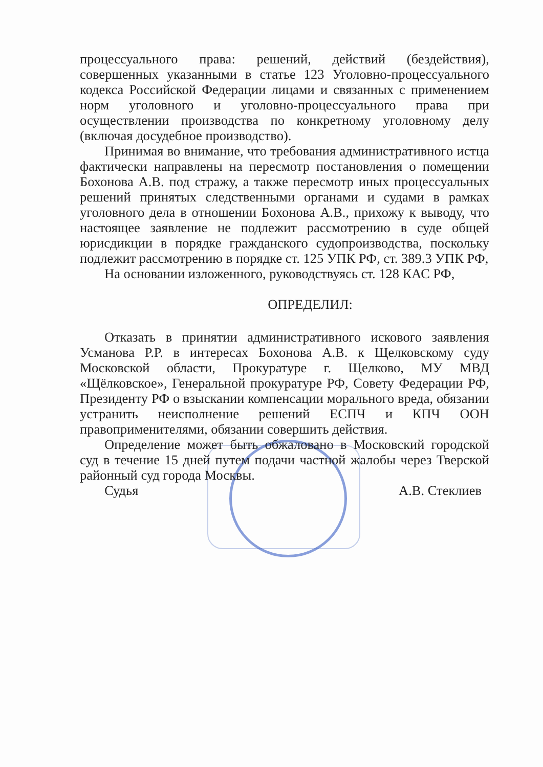процессуального права: решений, действий (бездействия), совершенных указанными в статье 123 Уголовно-процессуального кодекса Российской Федерации лицами и связанных с применением норм уголовного и уголовно-процессуального права при осуществлении производства по конкретному уголовному делу (включая досудебное производство).
Принимая во внимание, что требования административного истца фактически направлены на пересмотр постановления о помещении Бохонова А.В. под стражу, а также пересмотр иных процессуальных решений принятых следственными органами и судами в рамках уголовного дела в отношении Бохонова А.В., прихожу к выводу, что настоящее заявление не подлежит рассмотрению в суде общей юрисдикции в порядке гражданского судопроизводства, поскольку подлежит рассмотрению в порядке ст. 125 УПК РФ, ст. 389.3 УПК РФ,
На основании изложенного, руководствуясь ст. 128 КАС РФ,
ОПРЕДЕЛИЛ:
Отказать в принятии административного искового заявления Усманова Р.Р. в интересах Бохонова А.В. к Щелковскому суду Московской области, Прокуратуре г. Щелково, МУ МВД «Щёлковское», Генеральной прокуратуре РФ, Совету Федерации РФ, Президенту РФ о взыскании компенсации морального вреда, обязании устранить неисполнение решений ЕСПЧ и КПЧ ООН правоприменителями, обязании совершить действия.
Определение может быть обжаловано в Московский городской суд в течение 15 дней путем подачи частной жалобы через Тверской районный суд города Москвы.
Судья А.В. Стеклиев